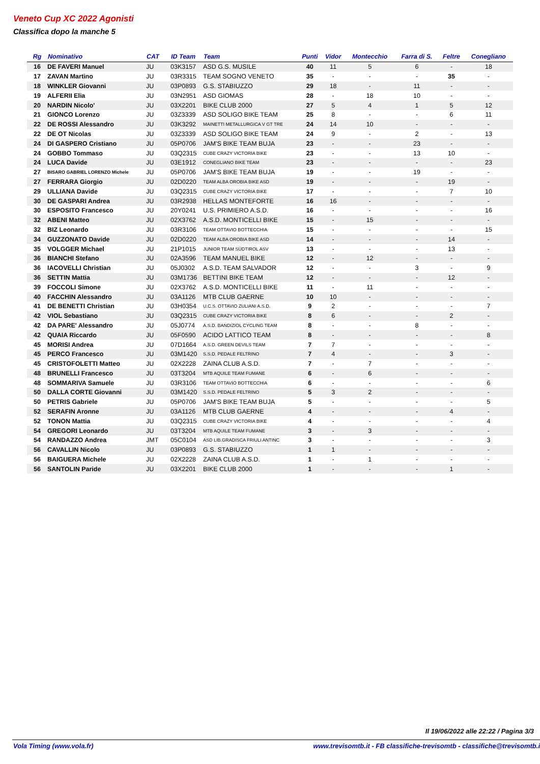Veneto Cup XC 2022 Agonisti
Classifica dopo la manche 5
| Rg | Nominativo | CAT | ID Team | Team | Punti | Vidor | Montecchio | Farra di S. | Feltre | Conegliano |
| --- | --- | --- | --- | --- | --- | --- | --- | --- | --- | --- |
| 16 | DE FAVERI Manuel | JU | 03K3157 | ASD G.S. MUSILE | 40 | 11 | 5 | 6 | - | 18 |
| 17 | ZAVAN Martino | JU | 03R3315 | TEAM SOGNO VENETO | 35 | - | - | - | 35 | - |
| 18 | WINKLER Giovanni | JU | 03P0893 | G.S. STABIUZZO | 29 | 18 | - | 11 | - | - |
| 19 | ALFERII Elia | JU | 03N2951 | ASD GIOMAS | 28 | - | 18 | 10 | - | - |
| 20 | NARDIN Nicolo' | JU | 03X2201 | BIKE CLUB 2000 | 27 | 5 | 4 | 1 | 5 | 12 |
| 21 | GIONCO Lorenzo | JU | 03Z3339 | ASD SOLIGO BIKE TEAM | 25 | 8 | - | - | 6 | 11 |
| 22 | DE ROSSI Alessandro | JU | 03K3292 | MAINETTI METALLURGICA V GT TRE | 24 | 14 | 10 | - | - | - |
| 22 | DE OT Nicolas | JU | 03Z3339 | ASD SOLIGO BIKE TEAM | 24 | 9 | - | 2 | - | 13 |
| 24 | DI GASPERO Cristiano | JU | 05P0706 | JAM'S BIKE TEAM BUJA | 23 | - | - | 23 | - | - |
| 24 | GOBBO Tommaso | JU | 03Q2315 | CUBE CRAZY VICTORIA BIKE | 23 | - | - | 13 | 10 | - |
| 24 | LUCA Davide | JU | 03E1912 | CONEGLIANO BIKE TEAM | 23 | - | - | - | - | 23 |
| 27 | BISARO GABRIEL LORENZO Michele | JU | 05P0706 | JAM'S BIKE TEAM BUJA | 19 | - | - | 19 | - | - |
| 27 | FERRARA Giorgio | JU | 02D0220 | TEAM ALBA OROBIA BIKE ASD | 19 | - | - | - | 19 | - |
| 29 | ULLIANA Davide | JU | 03Q2315 | CUBE CRAZY VICTORIA BIKE | 17 | - | - | - | 7 | 10 |
| 30 | DE GASPARI Andrea | JU | 03R2938 | HELLAS MONTEFORTE | 16 | 16 | - | - | - | - |
| 30 | ESPOSITO Francesco | JU | 20Y0241 | U.S. PRIMIERO A.S.D. | 16 | - | - | - | - | 16 |
| 32 | ABENI Matteo | JU | 02X3762 | A.S.D. MONTICELLI BIKE | 15 | - | 15 | - | - | - |
| 32 | BIZ Leonardo | JU | 03R3106 | TEAM OTTAVIO BOTTECCHIA | 15 | - | - | - | - | 15 |
| 34 | GUZZONATO Davide | JU | 02D0220 | TEAM ALBA OROBIA BIKE ASD | 14 | - | - | - | 14 | - |
| 35 | VOLGGER Michael | JU | 21P1015 | JUNIOR TEAM SÜDTIROL ASV | 13 | - | - | - | 13 | - |
| 36 | BIANCHI Stefano | JU | 02A3596 | TEAM MANUEL BIKE | 12 | - | 12 | - | - | - |
| 36 | IACOVELLI Christian | JU | 05J0302 | A.S.D. TEAM SALVADOR | 12 | - | - | 3 | - | 9 |
| 36 | SETTIN Mattia | JU | 03M1736 | BETTINI BIKE TEAM | 12 | - | - | - | 12 | - |
| 39 | FOCCOLI Simone | JU | 02X3762 | A.S.D. MONTICELLI BIKE | 11 | - | 11 | - | - | - |
| 40 | FACCHIN Alessandro | JU | 03A1126 | MTB CLUB GAERNE | 10 | 10 | - | - | - | - |
| 41 | DE BENETTI Christian | JU | 03H0354 | U.C.S. OTTAVIO ZULIANI A.S.D. | 9 | 2 | - | - | - | 7 |
| 42 | VIOL Sebastiano | JU | 03Q2315 | CUBE CRAZY VICTORIA BIKE | 8 | 6 | - | - | 2 | - |
| 42 | DA PARE' Alessandro | JU | 05J0774 | A.S.D. BANDIZIOL CYCLING TEAM | 8 | - | - | 8 | - | - |
| 42 | QUAIA Riccardo | JU | 05F0590 | ACIDO LATTICO TEAM | 8 | - | - | - | - | 8 |
| 45 | MORISI Andrea | JU | 07D1664 | A.S.D. GREEN DEVILS TEAM | 7 | 7 | - | - | - | - |
| 45 | PERCO Francesco | JU | 03M1420 | S.S.D. PEDALE FELTRINO | 7 | 4 | - | - | 3 | - |
| 45 | CRISTOFOLETTI Matteo | JU | 02X2228 | ZAINA CLUB A.S.D. | 7 | - | 7 | - | - | - |
| 48 | BRUNELLI Francesco | JU | 03T3204 | MTB AQUILE TEAM FUMANE | 6 | - | 6 | - | - | - |
| 48 | SOMMARIVA Samuele | JU | 03R3106 | TEAM OTTAVIO BOTTECCHIA | 6 | - | - | - | - | 6 |
| 50 | DALLA CORTE Giovanni | JU | 03M1420 | S.S.D. PEDALE FELTRINO | 5 | 3 | 2 | - | - | - |
| 50 | PETRIS Gabriele | JU | 05P0706 | JAM'S BIKE TEAM BUJA | 5 | - | - | - | - | 5 |
| 52 | SERAFIN Aronne | JU | 03A1126 | MTB CLUB GAERNE | 4 | - | - | - | 4 | - |
| 52 | TONON Mattia | JU | 03Q2315 | CUBE CRAZY VICTORIA BIKE | 4 | - | - | - | - | 4 |
| 54 | GREGORI Leonardo | JU | 03T3204 | MTB AQUILE TEAM FUMANE | 3 | - | 3 | - | - | - |
| 54 | RANDAZZO Andrea | JMT | 05C0104 | ASD LIB.GRADISCA FRIULI ANTINC | 3 | - | - | - | - | 3 |
| 56 | CAVALLIN Nicolo | JU | 03P0893 | G.S. STABIUZZO | 1 | 1 | - | - | - | - |
| 56 | BAIGUERA Michele | JU | 02X2228 | ZAINA CLUB A.S.D. | 1 | - | 1 | - | - | - |
| 56 | SANTOLIN Paride | JU | 03X2201 | BIKE CLUB 2000 | 1 | - | - | - | 1 | - |
Il 19/06/2022 alle 22:22 / Pagina 3/3
Vola Timing (www.vola.fr) www.trevisomtb.it - FB classifiche-trevisomtb - classifiche@trevisomtb.i